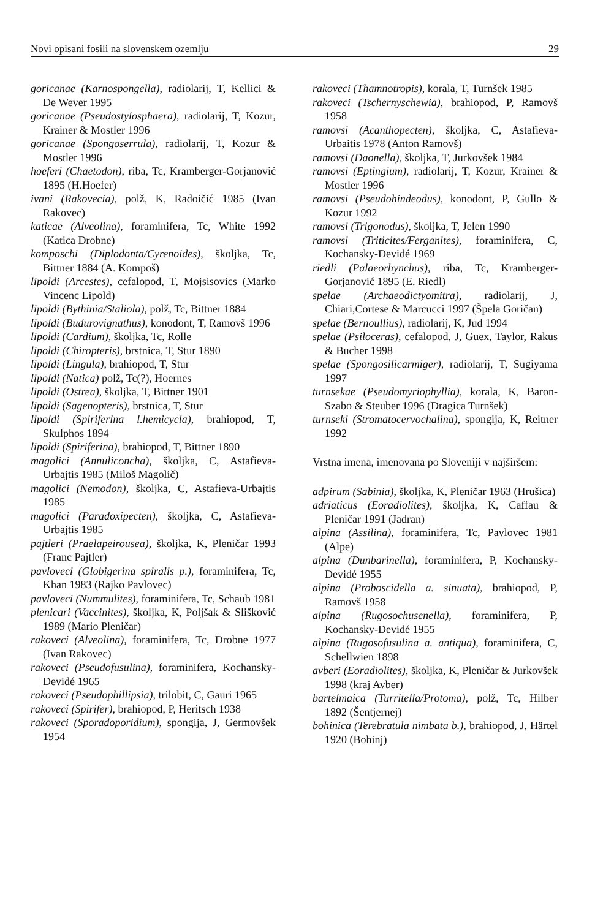Novi opisani fosili na slovenskem ozemlju 29
goricanae (Karnospongella), radiolarij, T, Kellici & De Wever 1995
goricanae (Pseudostylosphaera), radiolarij, T, Kozur, Krainer & Mostler 1996
goricanae (Spongoserrula), radiolarij, T, Kozur & Mostler 1996
hoeferi (Chaetodon), riba, Tc, Kramberger-Gorjanović 1895 (H.Hoefer)
ivani (Rakovecia), polž, K, Radoičić 1985 (Ivan Rakovec)
katicae (Alveolina), foraminifera, Tc, White 1992 (Katica Drobne)
komposchi (Diplodonta/Cyrenoides), školjka, Tc, Bittner 1884 (A. Kompoš)
lipoldi (Arcestes), cefalopod, T, Mojsisovics (Marko Vincenc Lipold)
lipoldi (Bythinia/Staliola), polž, Tc, Bittner 1884
lipoldi (Budurovignathus), konodont, T, Ramovš 1996
lipoldi (Cardium), školjka, Tc, Rolle
lipoldi (Chiropteris), brstnica, T, Stur 1890
lipoldi (Lingula), brahiopod, T, Stur
lipoldi (Natica) polž, Tc(?), Hoernes
lipoldi (Ostrea), školjka, T, Bittner 1901
lipoldi (Sagenopteris), brstnica, T, Stur
lipoldi (Spiriferina l.hemicycla), brahiopod, T, Skulphos 1894
lipoldi (Spiriferina), brahiopod, T, Bittner 1890
magolici (Annuliconcha), školjka, C, Astafieva-Urbajtis 1985 (Miloš Magolič)
magolici (Nemodon), školjka, C, Astafieva-Urbajtis 1985
magolici (Paradoxipecten), školjka, C, Astafieva-Urbajtis 1985
pajtleri (Praelapeirousea), školjka, K, Pleničar 1993 (Franc Pajtler)
pavloveci (Globigerina spiralis p.), foraminifera, Tc, Khan 1983 (Rajko Pavlovec)
pavloveci (Nummulites), foraminifera, Tc, Schaub 1981
plenicari (Vaccinites), školjka, K, Poljšak & Slišković 1989 (Mario Pleničar)
rakoveci (Alveolina), foraminifera, Tc, Drobne 1977 (Ivan Rakovec)
rakoveci (Pseudofusulina), foraminifera, Kochansky-Devidé 1965
rakoveci (Pseudophillipsia), trilobit, C, Gauri 1965
rakoveci (Spirifer), brahiopod, P, Heritsch 1938
rakoveci (Sporadoporidium), spongija, J, Germovšek 1954
rakoveci (Thamnotropis), korala, T, Turnšek 1985
rakoveci (Tschernyschewia), brahiopod, P, Ramovš 1958
ramovsi (Acanthopecten), školjka, C, Astafieva-Urbaitis 1978 (Anton Ramovš)
ramovsi (Daonella), školjka, T, Jurkovšek 1984
ramovsi (Eptingium), radiolarij, T, Kozur, Krainer & Mostler 1996
ramovsi (Pseudohindeodus), konodont, P, Gullo & Kozur 1992
ramovsi (Trigonodus), školjka, T, Jelen 1990
ramovsi (Triticites/Ferganites), foraminifera, C, Kochansky-Devidé 1969
riedli (Palaeorhynchus), riba, Tc, Kramberger-Gorjanović 1895 (E. Riedl)
spelae (Archaeodictyomitra), radiolarij, J, Chiari,Cortese & Marcucci 1997 (Špela Goričan)
spelae (Bernoullius), radiolarij, K, Jud 1994
spelae (Psiloceras), cefalopod, J, Guex, Taylor, Rakus & Bucher 1998
spelae (Spongosilicarmiger), radiolarij, T, Sugiyama 1997
turnsekae (Pseudomyriophyllia), korala, K, Baron-Szabo & Steuber 1996 (Dragica Turnšek)
turnseki (Stromatocervochalina), spongija, K, Reitner 1992
Vrstna imena, imenovana po Sloveniji v najširšem:
adpirum (Sabinia), školjka, K, Pleničar 1963 (Hrušica)
adriaticus (Eoradiolites), školjka, K, Caffau & Pleničar 1991 (Jadran)
alpina (Assilina), foraminifera, Tc, Pavlovec 1981 (Alpe)
alpina (Dunbarinella), foraminifera, P, Kochansky-Devidé 1955
alpina (Proboscidella a. sinuata), brahiopod, P, Ramovš 1958
alpina (Rugosochusenella), foraminifera, P, Kochansky-Devidé 1955
alpina (Rugosofusulina a. antiqua), foraminifera, C, Schellwien 1898
avberi (Eoradiolites), školjka, K, Pleničar & Jurkovšek 1998 (kraj Avber)
bartelmaica (Turritella/Protoma), polž, Tc, Hilber 1892 (Šentjernej)
bohinica (Terebratula nimbata b.), brahiopod, J, Härtel 1920 (Bohinj)